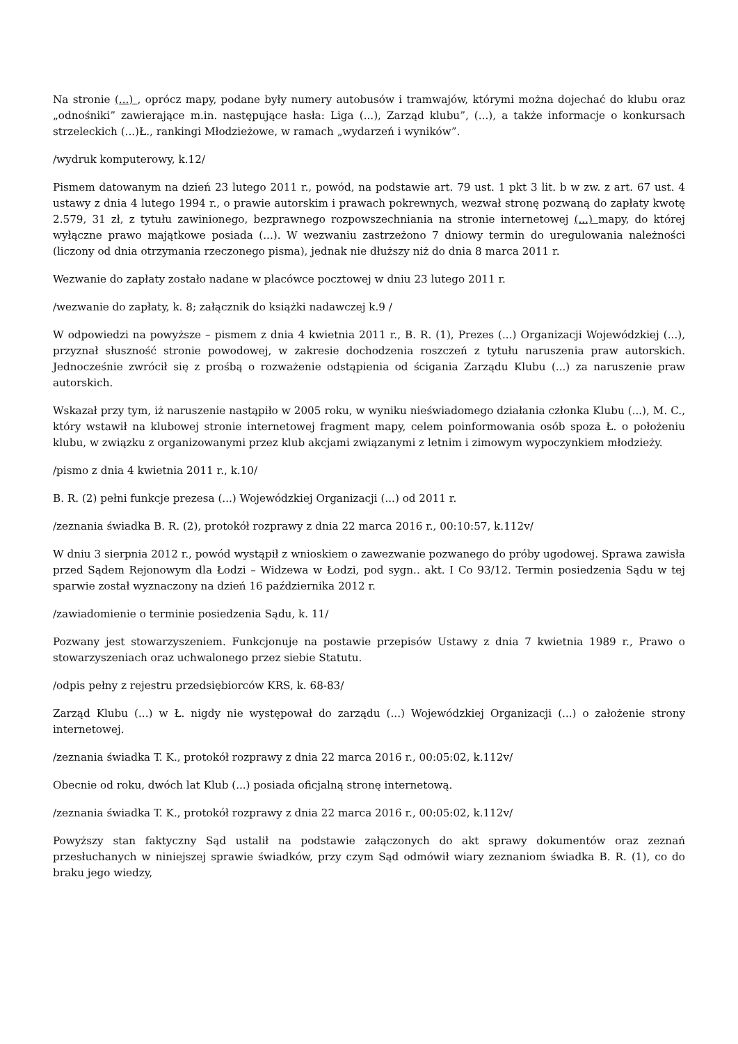Na stronie (...) , oprócz mapy, podane były numery autobusów i tramwajów, którymi można dojechać do klubu oraz „odnośniki” zawierające m.in. następujące hasła: Liga (...), Zarząd klubu”, (...), a także informacje o konkursach strzeleckich (...)Ł., rankingi Młodzieżowe, w ramach „wydarzeń i wyników”.
/wydruk komputerowy, k.12/
Pismem datowanym na dzień 23 lutego 2011 r., powód, na podstawie art. 79 ust. 1 pkt 3 lit. b w zw. z art. 67 ust. 4 ustawy z dnia 4 lutego 1994 r., o prawie autorskim i prawach pokrewnych, wezwał stronę pozwaną do zapłaty kwotę 2.579, 31 zł, z tytułu zawinionego, bezprawnego rozpowszechniania na stronie internetowej (...) mapy, do której wyłączne prawo majątkowe posiada (...). W wezwaniu zastrzeżono 7 dniowy termin do uregulowania należności (liczony od dnia otrzymania rzeczonego pisma), jednak nie dłuższy niż do dnia 8 marca 2011 r.
Wezwanie do zapłaty zostało nadane w placówce pocztowej w dniu 23 lutego 2011 r.
/wezwanie do zapłaty, k. 8; załącznik do książki nadawczej k.9 /
W odpowiedzi na powyższe – pismem z dnia 4 kwietnia 2011 r., B. R. (1), Prezes (...) Organizacji Wojewódzkiej (...), przyznał słuszność stronie powodowej, w zakresie dochodzenia roszczeń z tytułu naruszenia praw autorskich. Jednocześnie zwrócił się z prośbą o rozważenie odstąpienia od ścigania Zarządu Klubu (...) za naruszenie praw autorskich.
Wskazał przy tym, iż naruszenie nastąpiło w 2005 roku, w wyniku nieświadomego działania członka Klubu (...), M. C., który wstawił na klubowej stronie internetowej fragment mapy, celem poinformowania osób spoza Ł. o położeniu klubu, w związku z organizowanymi przez klub akcjami związanymi z letnim i zimowym wypoczynkiem młodzieży.
/pismo z dnia 4 kwietnia 2011 r., k.10/
B. R. (2) pełni funkcje prezesa (...) Wojewódzkiej Organizacji (...) od 2011 r.
/zeznania świadka B. R. (2), protokół rozprawy z dnia 22 marca 2016 r., 00:10:57, k.112v/
W dniu 3 sierpnia 2012 r., powód wystąpił z wnioskiem o zawezwanie pozwanego do próby ugodowej. Sprawa zawisła przed Sądem Rejonowym dla Łodzi – Widzewa w Łodzi, pod sygn.. akt. I Co 93/12. Termin posiedzenia Sądu w tej sparwie został wyznaczony na dzień 16 października 2012 r.
/zawiadomienie o terminie posiedzenia Sądu, k. 11/
Pozwany jest stowarzyszeniem. Funkcjonuje na postawie przepisów Ustawy z dnia 7 kwietnia 1989 r., Prawo o stowarzyszeniach oraz uchwalonego przez siebie Statutu.
/odpis pełny z rejestru przedsiębiorców KRS, k. 68-83/
Zarząd Klubu (...) w Ł. nigdy nie występował do zarządu (...) Wojewódzkiej Organizacji (...) o założenie strony internetowej.
/zeznania świadka T. K., protokół rozprawy z dnia 22 marca 2016 r., 00:05:02, k.112v/
Obecnie od roku, dwóch lat Klub (...) posiada oficjalną stronę internetową.
/zeznania świadka T. K., protokół rozprawy z dnia 22 marca 2016 r., 00:05:02, k.112v/
Powyższy stan faktyczny Sąd ustalił na podstawie załączonych do akt sprawy dokumentów oraz zeznań przesłuchanych w niniejszej sprawie świadków, przy czym Sąd odmówił wiary zeznaniom świadka B. R. (1), co do braku jego wiedzy,